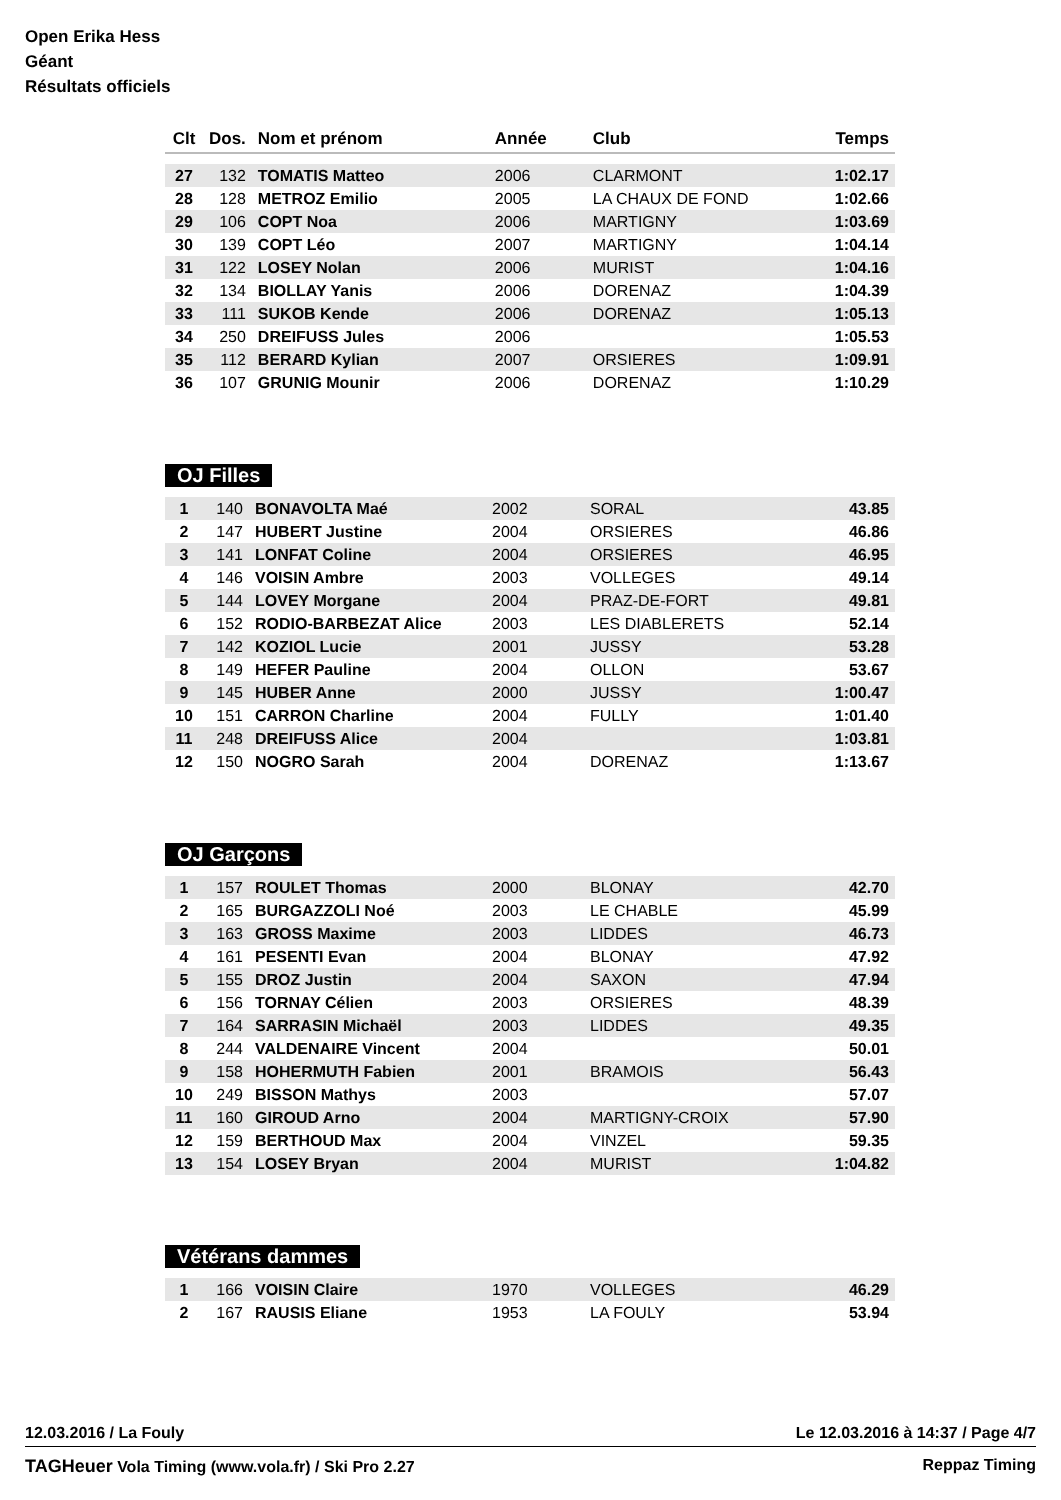Open Erika Hess
Géant
Résultats officiels
| Clt | Dos. | Nom et prénom | Année | Club | Temps |
| --- | --- | --- | --- | --- | --- |
| 27 | 132 | TOMATIS Matteo | 2006 | CLARMONT | 1:02.17 |
| 28 | 128 | METROZ Emilio | 2005 | LA CHAUX DE FOND | 1:02.66 |
| 29 | 106 | COPT Noa | 2006 | MARTIGNY | 1:03.69 |
| 30 | 139 | COPT Léo | 2007 | MARTIGNY | 1:04.14 |
| 31 | 122 | LOSEY Nolan | 2006 | MURIST | 1:04.16 |
| 32 | 134 | BIOLLAY Yanis | 2006 | DORENAZ | 1:04.39 |
| 33 | 111 | SUKOB Kende | 2006 | DORENAZ | 1:05.13 |
| 34 | 250 | DREIFUSS Jules | 2006 | | 1:05.53 |
| 35 | 112 | BERARD Kylian | 2007 | ORSIERES | 1:09.91 |
| 36 | 107 | GRUNIG Mounir | 2006 | DORENAZ | 1:10.29 |
OJ Filles
| 1 | 140 | BONAVOLTA Maé | 2002 | SORAL | 43.85 |
| 2 | 147 | HUBERT Justine | 2004 | ORSIERES | 46.86 |
| 3 | 141 | LONFAT Coline | 2004 | ORSIERES | 46.95 |
| 4 | 146 | VOISIN Ambre | 2003 | VOLLEGES | 49.14 |
| 5 | 144 | LOVEY Morgane | 2004 | PRAZ-DE-FORT | 49.81 |
| 6 | 152 | RODIO-BARBEZAT Alice | 2003 | LES DIABLERETS | 52.14 |
| 7 | 142 | KOZIOL Lucie | 2001 | JUSSY | 53.28 |
| 8 | 149 | HEFER Pauline | 2004 | OLLON | 53.67 |
| 9 | 145 | HUBER Anne | 2000 | JUSSY | 1:00.47 |
| 10 | 151 | CARRON Charline | 2004 | FULLY | 1:01.40 |
| 11 | 248 | DREIFUSS Alice | 2004 | | 1:03.81 |
| 12 | 150 | NOGRO Sarah | 2004 | DORENAZ | 1:13.67 |
OJ Garçons
| 1 | 157 | ROULET Thomas | 2000 | BLONAY | 42.70 |
| 2 | 165 | BURGAZZOLI Noé | 2003 | LE CHABLE | 45.99 |
| 3 | 163 | GROSS Maxime | 2003 | LIDDES | 46.73 |
| 4 | 161 | PESENTI Evan | 2004 | BLONAY | 47.92 |
| 5 | 155 | DROZ Justin | 2004 | SAXON | 47.94 |
| 6 | 156 | TORNAY Célien | 2003 | ORSIERES | 48.39 |
| 7 | 164 | SARRASIN Michaël | 2003 | LIDDES | 49.35 |
| 8 | 244 | VALDENAIRE Vincent | 2004 | | 50.01 |
| 9 | 158 | HOHERMUTH Fabien | 2001 | BRAMOIS | 56.43 |
| 10 | 249 | BISSON Mathys | 2003 | | 57.07 |
| 11 | 160 | GIROUD Arno | 2004 | MARTIGNY-CROIX | 57.90 |
| 12 | 159 | BERTHOUD Max | 2004 | VINZEL | 59.35 |
| 13 | 154 | LOSEY Bryan | 2004 | MURIST | 1:04.82 |
Vétérans dammes
| 1 | 166 | VOISIN Claire | 1970 | VOLLEGES | 46.29 |
| 2 | 167 | RAUSIS Eliane | 1953 | LA FOULY | 53.94 |
12.03.2016 / La Fouly Le 12.03.2016 à 14:37 / Page 4/7
TAGHeuer Vola Timing (www.vola.fr) / Ski Pro 2.27 Reppaz Timing